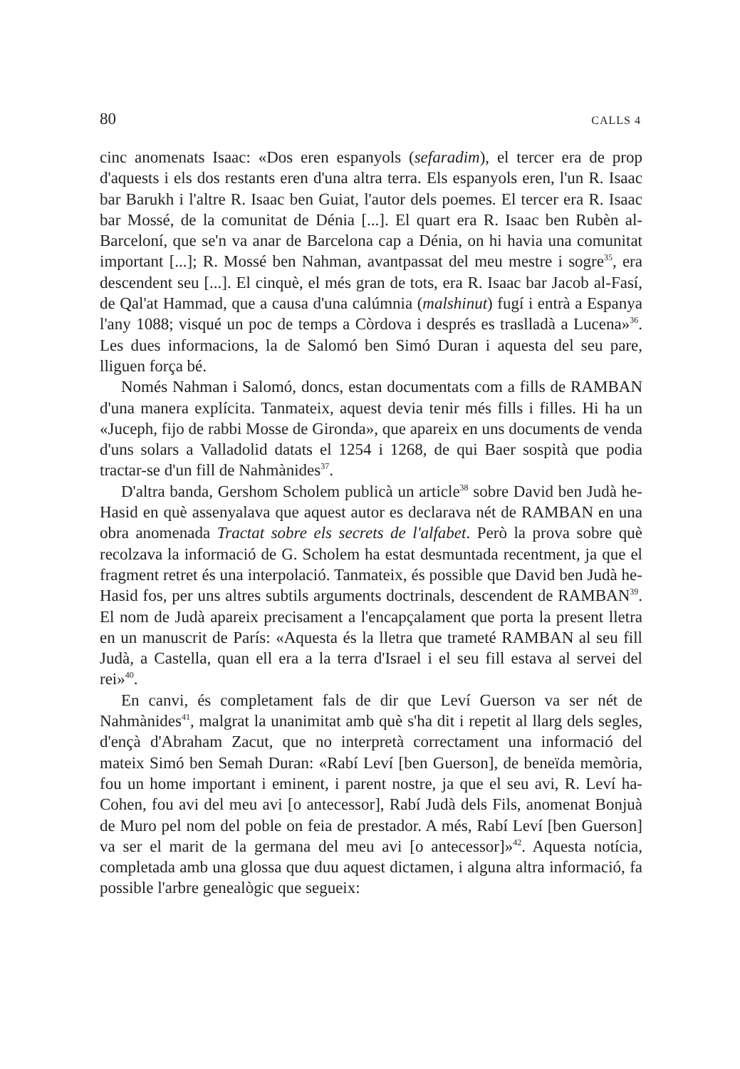80 CALLS 4
cinc anomenats Isaac: «Dos eren espanyols (sefaradim), el tercer era de prop d'aquests i els dos restants eren d'una altra terra. Els espanyols eren, l'un R. Isaac bar Barukh i l'altre R. Isaac ben Guiat, l'autor dels poemes. El tercer era R. Isaac bar Mossé, de la comunitat de Dénia [...]. El quart era R. Isaac ben Rubèn al-Barceloní, que se'n va anar de Barcelona cap a Dénia, on hi havia una comunitat important [...]; R. Mossé ben Nahman, avantpassat del meu mestre i sogre<sup>35</sup>, era descendent seu [...]. El cinquè, el més gran de tots, era R. Isaac bar Jacob al-Fasí, de Qal'at Hammad, que a causa d'una calúmnia (malshinut) fugí i entrà a Espanya l'any 1088; visqué un poc de temps a Còrdova i després es traslladà a Lucena»<sup>36</sup>. Les dues informacions, la de Salomó ben Simó Duran i aquesta del seu pare, lliguen força bé.
Només Nahman i Salomó, doncs, estan documentats com a fills de RAMBAN d'una manera explícita. Tanmateix, aquest devia tenir més fills i filles. Hi ha un «Juceph, fijo de rabbi Mosse de Gironda», que apareix en uns documents de venda d'uns solars a Valladolid datats el 1254 i 1268, de qui Baer sospità que podia tractar-se d'un fill de Nahmànides<sup>37</sup>.
D'altra banda, Gershom Scholem publicà un article<sup>38</sup> sobre David ben Judà he-Hasid en què assenyalava que aquest autor es declarava nét de RAMBAN en una obra anomenada Tractat sobre els secrets de l'alfabet. Però la prova sobre què recolzava la informació de G. Scholem ha estat desmuntada recentment, ja que el fragment retret és una interpolació. Tanmateix, és possible que David ben Judà he-Hasid fos, per uns altres subtils arguments doctrinals, descendent de RAMBAN<sup>39</sup>. El nom de Judà apareix precisament a l'encapçalament que porta la present lletra en un manuscrit de París: «Aquesta és la lletra que trameté RAMBAN al seu fill Judà, a Castella, quan ell era a la terra d'Israel i el seu fill estava al servei del rei»<sup>40</sup>.
En canvi, és completament fals de dir que Leví Guerson va ser nét de Nahmànides<sup>41</sup>, malgrat la unanimitat amb què s'ha dit i repetit al llarg dels segles, d'ençà d'Abraham Zacut, que no interpretà correctament una informació del mateix Simó ben Semah Duran: «Rabí Leví [ben Guerson], de beneïda memòria, fou un home important i eminent, i parent nostre, ja que el seu avi, R. Leví ha-Cohen, fou avi del meu avi [o antecessor], Rabí Judà dels Fils, anomenat Bonjuà de Muro pel nom del poble on feia de prestador. A més, Rabí Leví [ben Guerson] va ser el marit de la germana del meu avi [o antecessor]»<sup>42</sup>. Aquesta notícia, completada amb una glossa que duu aquest dictamen, i alguna altra informació, fa possible l'arbre genealògic que segueix: